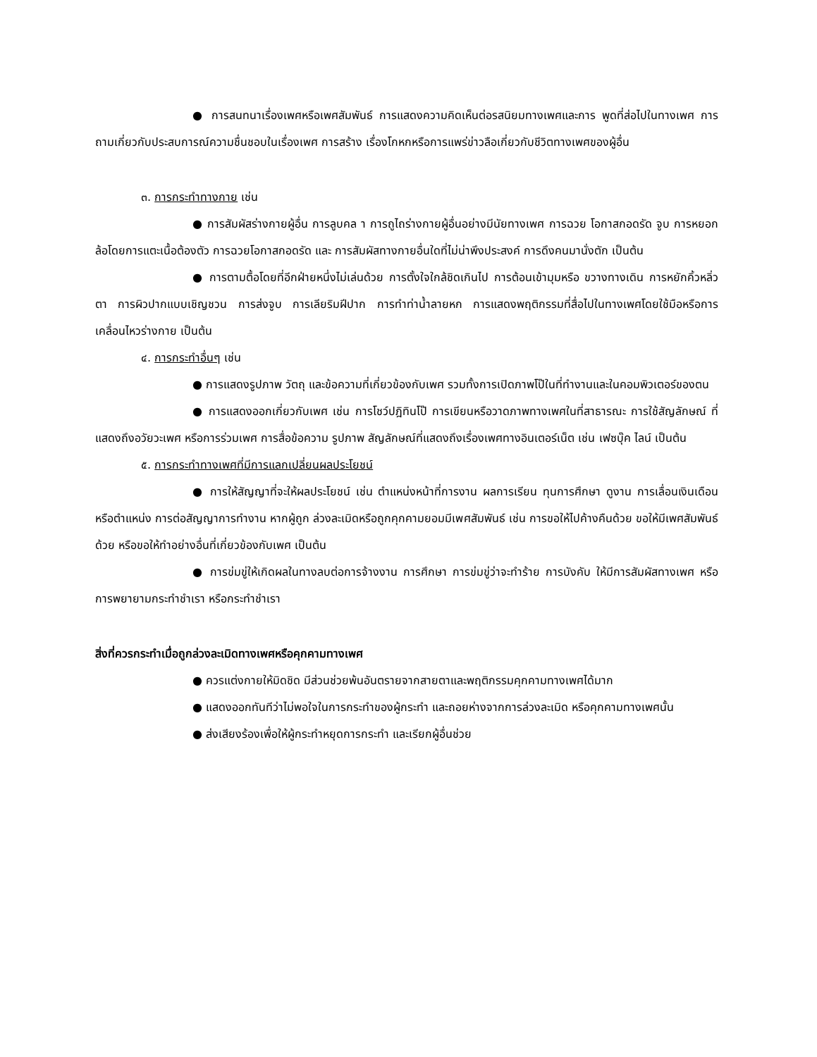● การสนทนาเรื่องเพศหรือเพศสัมพันธ์ การแสดงความคิดเห็นต่อรสนิยมทางเพศและการ พูดที่ส่อไปในทางเพศ การถามเกี่ยวกับประสบการณ์ความชื่นชอบในเรื่องเพศ การสร้าง เรื่องโกหกหรือการแพร่ข่าวลือเกี่ยวกับชีวิตทางเพศของผู้อื่น
๓. การกระทำทางกาย เช่น
● การสัมผัสร่างกายผู้อื่น การลูบคล า การถูไถร่างกายผู้อื่นอย่างมีนัยทางเพศ การฉวย โอกาสกอดรัด จูบ การหยอกล้อโดยการแตะเนื้อต้องตัว การฉวยโอกาสกอดรัด และ การสัมผัสทางกายอื่นใดที่ไม่น่าพึงประสงค์ การดึงคนมานั่งตัก เป็นต้น
● การตามตื้อโดยที่อีกฝ่ายหนึ่งไม่เล่นด้วย การตั้งใจใกล้ชิดเกินไป การต้อนเข้ามุมหรือ ขวางทางเดิน การหยักคิ้วหลิ่วตา การผิวปากแบบเชิญชวน การส่งจูบ การเลียริมฝีปาก การทำท่าน้ำลายหก การแสดงพฤติกรรมที่สื่อไปในทางเพศโดยใช้มือหรือการเคลื่อนไหวร่างกาย เป็นต้น
๔. การกระทำอื่นๆ เช่น
● การแสดงรูปภาพ วัตถุ และข้อความที่เกี่ยวข้องกับเพศ รวมทั้งการเปิดภาพโป๊ในที่ทำงานและในคอมพิวเตอร์ของตน
● การแสดงออกเกี่ยวกับเพศ เช่น การโชว์ปฎิทินโป๊ การเขียนหรือวาดภาพทางเพศในที่สาธารณะ การใช้สัญลักษณ์ ที่แสดงถึงอวัยวะเพศ หรือการร่วมเพศ การสื่อข้อความ รูปภาพ สัญลักษณ์ที่แสดงถึงเรื่องเพศทางอินเตอร์เน็ต เช่น เฟซบุ๊ค ไลน์ เป็นต้น
๕. การกระทำทางเพศที่มีการแลกเปลี่ยนผลประโยชน์
● การให้สัญญาที่จะให้ผลประโยชน์ เช่น ตำแหน่งหน้าที่การงาน ผลการเรียน ทุนการศึกษา ดูงาน การเลื่อนเงินเดือนหรือตำแหน่ง การต่อสัญญาการทำงาน หากผู้ถูก ล่วงละเมิดหรือถูกคุกคามยอมมีเพศสัมพันธ์ เช่น การขอให้ไปค้างคืนด้วย ขอให้มีเพศสัมพันธ์ด้วย หรือขอให้ทำอย่างอื่นที่เกี่ยวข้องกับเพศ เป็นต้น
● การข่มขู่ให้เกิดผลในทางลบต่อการจ้างงาน การศึกษา การข่มขู่ว่าจะทำร้าย การบังคับ ให้มีการสัมผัสทางเพศ หรือการพยายามกระทำชำเรา หรือกระทำชำเรา
สิ่งที่ควรกระทำเมื่อถูกล่วงละเมิดทางเพศหรือคุกคามทางเพศ
● ควรแต่งกายให้มิดชิด มีส่วนช่วยพ้นอันตรายจากสายตาและพฤติกรรมคุกคามทางเพศได้มาก
● แสดงออกทันทีว่าไม่พอใจในการกระทำของผู้กระทำ และถอยห่างจากการล่วงละเมิด หรือคุกคามทางเพศนั้น
● ส่งเสียงร้องเพื่อให้ผู้กระทำหยุดการกระทำ และเรียกผู้อื่นช่วย